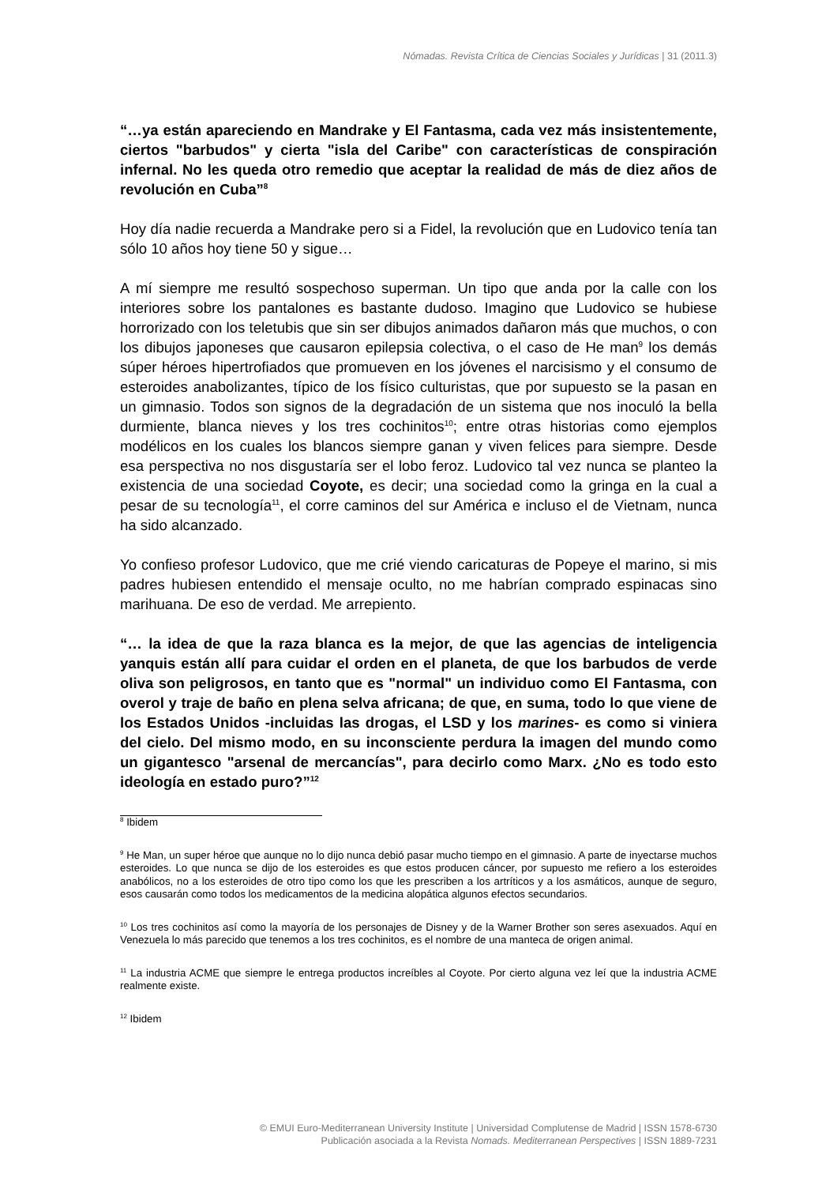Nómadas. Revista Crítica de Ciencias Sociales y Jurídicas | 31 (2011.3)
“…ya están apareciendo en Mandrake y El Fantasma, cada vez más insistentemente, ciertos "barbudos" y cierta "isla del Caribe" con características de conspiración infernal. No les queda otro remedio que aceptar la realidad de más de diez años de revolución en Cuba”<sup>8</sup>
Hoy día nadie recuerda a Mandrake pero si a Fidel, la revolución que en Ludovico tenía tan sólo 10 años hoy tiene 50 y sigue…
A mí siempre me resultó sospechoso superman. Un tipo que anda por la calle con los interiores sobre los pantalones es bastante dudoso. Imagino que Ludovico se hubiese horrorizado con los teletubis que sin ser dibujos animados dañaron más que muchos, o con los dibujos japoneses que causaron epilepsia colectiva, o el caso de He man<sup>9</sup> los demás súper héroes hipertrofiados que promueven en los jóvenes el narcisismo y el consumo de esteroides anabolizantes, típico de los físico culturistas, que por supuesto se la pasan en un gimnasio. Todos son signos de la degradación de un sistema que nos inoculó la bella durmiente, blanca nieves y los tres cochinitos<sup>10</sup>; entre otras historias como ejemplos modélicos en los cuales los blancos siempre ganan y viven felices para siempre. Desde esa perspectiva no nos disgustaría ser el lobo feroz. Ludovico tal vez nunca se planteo la existencia de una sociedad Coyote, es decir; una sociedad como la gringa en la cual a pesar de su tecnología<sup>11</sup>, el corre caminos del sur América e incluso el de Vietnam, nunca ha sido alcanzado.
Yo confieso profesor Ludovico, que me crié viendo caricaturas de Popeye el marino, si mis padres hubiesen entendido el mensaje oculto, no me habrían comprado espinacas sino marihuana. De eso de verdad. Me arrepiento.
“… la idea de que la raza blanca es la mejor, de que las agencias de inteligencia yanquis están allí para cuidar el orden en el planeta, de que los barbudos de verde oliva son peligrosos, en tanto que es "normal" un individuo como El Fantasma, con overol y traje de baño en plena selva africana; de que, en suma, todo lo que viene de los Estados Unidos -incluidas las drogas, el LSD y los marines- es como si viniera del cielo. Del mismo modo, en su inconsciente perdura la imagen del mundo como un gigantesco "arsenal de mercancías", para decirlo como Marx. ¿No es todo esto ideología en estado puro?”<sup>12</sup>
<sup>8</sup> Ibidem
<sup>9</sup> He Man, un super héroe que aunque no lo dijo nunca debió pasar mucho tiempo en el gimnasio. A parte de inyectarse muchos esteroides. Lo que nunca se dijo de los esteroides es que estos producen cáncer, por supuesto me refiero a los esteroides anabólicos, no a los esteroides de otro tipo como los que les prescriben a los artríticos y a los asmáticos, aunque de seguro, esos causarán como todos los medicamentos de la medicina alopática algunos efectos secundarios.
<sup>10</sup> Los tres cochinitos así como la mayoría de los personajes de Disney y de la Warner Brother son seres asexuados. Aquí en Venezuela lo más parecido que tenemos a los tres cochinitos, es el nombre de una manteca de origen animal.
<sup>11</sup> La industria ACME que siempre le entrega productos increíbles al Coyote. Por cierto alguna vez leí que la industria ACME realmente existe.
<sup>12</sup> Ibidem
© EMUI Euro-Mediterranean University Institute | Universidad Complutense de Madrid | ISSN 1578-6730
Publicación asociada a la Revista Nomads. Mediterranean Perspectives | ISSN 1889-7231